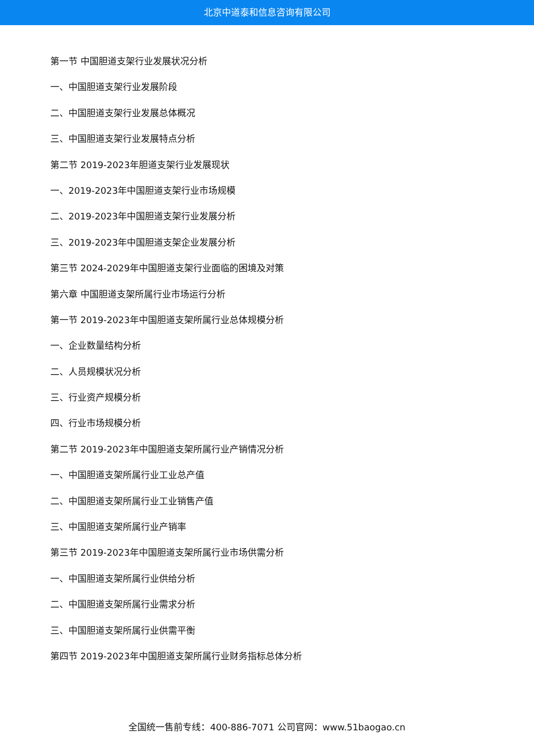北京中道泰和信息咨询有限公司
第一节 中国胆道支架行业发展状况分析
一、中国胆道支架行业发展阶段
二、中国胆道支架行业发展总体概况
三、中国胆道支架行业发展特点分析
第二节 2019-2023年胆道支架行业发展现状
一、2019-2023年中国胆道支架行业市场规模
二、2019-2023年中国胆道支架行业发展分析
三、2019-2023年中国胆道支架企业发展分析
第三节 2024-2029年中国胆道支架行业面临的困境及对策
第六章 中国胆道支架所属行业市场运行分析
第一节 2019-2023年中国胆道支架所属行业总体规模分析
一、企业数量结构分析
二、人员规模状况分析
三、行业资产规模分析
四、行业市场规模分析
第二节 2019-2023年中国胆道支架所属行业产销情况分析
一、中国胆道支架所属行业工业总产值
二、中国胆道支架所属行业工业销售产值
三、中国胆道支架所属行业产销率
第三节 2019-2023年中国胆道支架所属行业市场供需分析
一、中国胆道支架所属行业供给分析
二、中国胆道支架所属行业需求分析
三、中国胆道支架所属行业供需平衡
第四节 2019-2023年中国胆道支架所属行业财务指标总体分析
全国统一售前专线：400-886-7071 公司官网：www.51baogao.cn